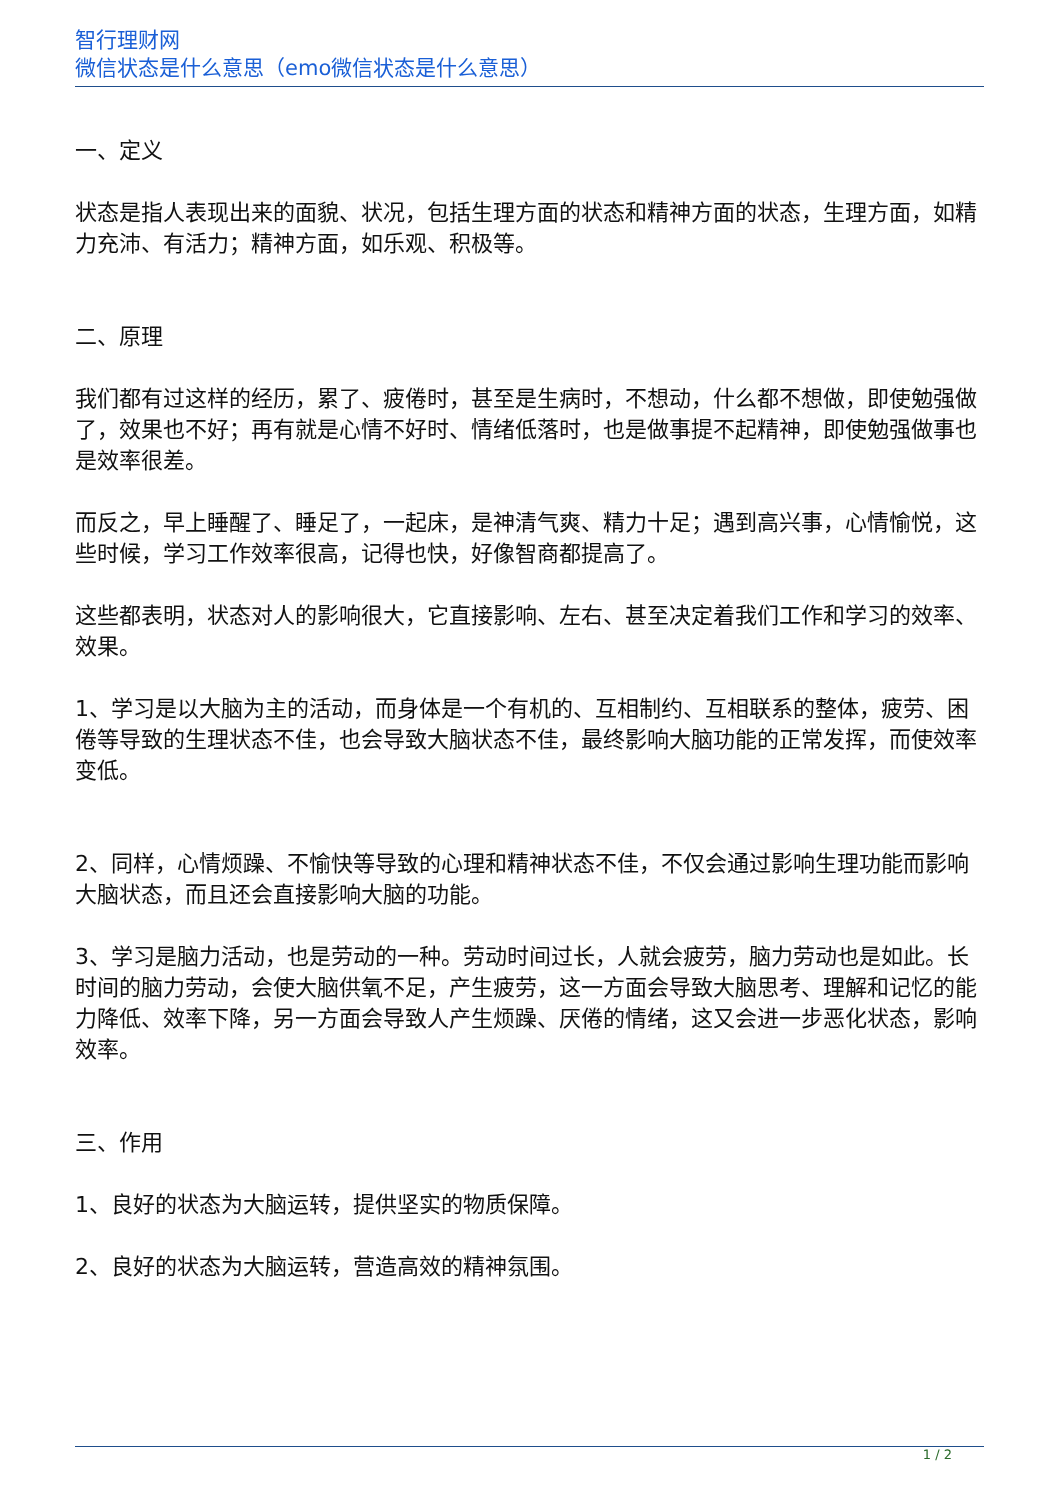智行理财网
微信状态是什么意思（emo微信状态是什么意思）
一、定义
状态是指人表现出来的面貌、状况，包括生理方面的状态和精神方面的状态，生理方面，如精力充沛、有活力；精神方面，如乐观、积极等。
二、原理
我们都有过这样的经历，累了、疲倦时，甚至是生病时，不想动，什么都不想做，即使勉强做了，效果也不好；再有就是心情不好时、情绪低落时，也是做事提不起精神，即使勉强做事也是效率很差。
而反之，早上睡醒了、睡足了，一起床，是神清气爽、精力十足；遇到高兴事，心情愉悦，这些时候，学习工作效率很高，记得也快，好像智商都提高了。
这些都表明，状态对人的影响很大，它直接影响、左右、甚至决定着我们工作和学习的效率、效果。
1、学习是以大脑为主的活动，而身体是一个有机的、互相制约、互相联系的整体，疲劳、困倦等导致的生理状态不佳，也会导致大脑状态不佳，最终影响大脑功能的正常发挥，而使效率变低。
2、同样，心情烦躁、不愉快等导致的心理和精神状态不佳，不仅会通过影响生理功能而影响大脑状态，而且还会直接影响大脑的功能。
3、学习是脑力活动，也是劳动的一种。劳动时间过长，人就会疲劳，脑力劳动也是如此。长时间的脑力劳动，会使大脑供氧不足，产生疲劳，这一方面会导致大脑思考、理解和记忆的能力降低、效率下降，另一方面会导致人产生烦躁、厌倦的情绪，这又会进一步恶化状态，影响效率。
三、作用
1、良好的状态为大脑运转，提供坚实的物质保障。
2、良好的状态为大脑运转，营造高效的精神氛围。
1 / 2